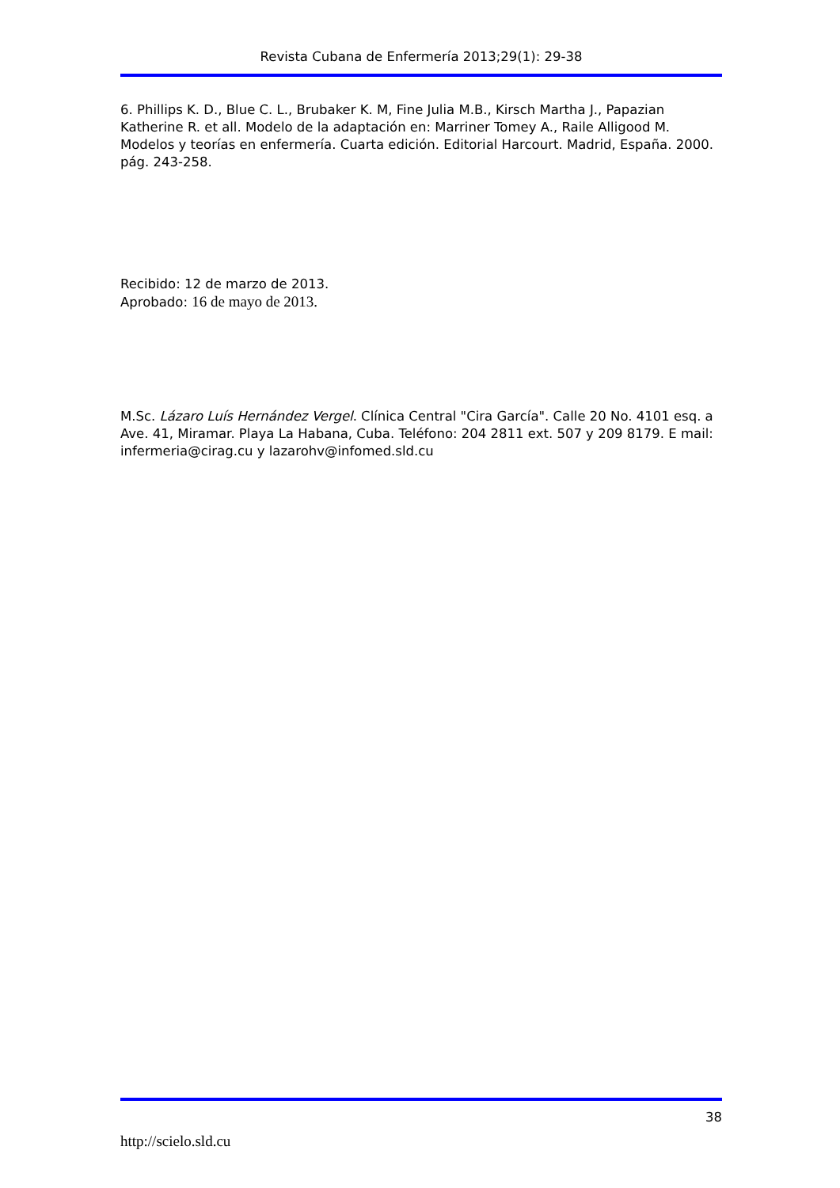Revista Cubana de Enfermería 2013;29(1): 29-38
6. Phillips K. D., Blue C. L., Brubaker K. M, Fine Julia M.B., Kirsch Martha J., Papazian Katherine R. et all. Modelo de la adaptación en: Marriner Tomey A., Raile Alligood M. Modelos y teorías en enfermería. Cuarta edición. Editorial Harcourt. Madrid, España. 2000. pág. 243-258.
Recibido: 12 de marzo de 2013.
Aprobado: 16 de mayo de 2013.
M.Sc. Lázaro Luís Hernández Vergel. Clínica Central "Cira García". Calle 20 No. 4101 esq. a Ave. 41, Miramar. Playa La Habana, Cuba. Teléfono: 204 2811 ext. 507 y 209 8179. E mail: infermeria@cirag.cu y lazarohv@infomed.sld.cu
38
http://scielo.sld.cu